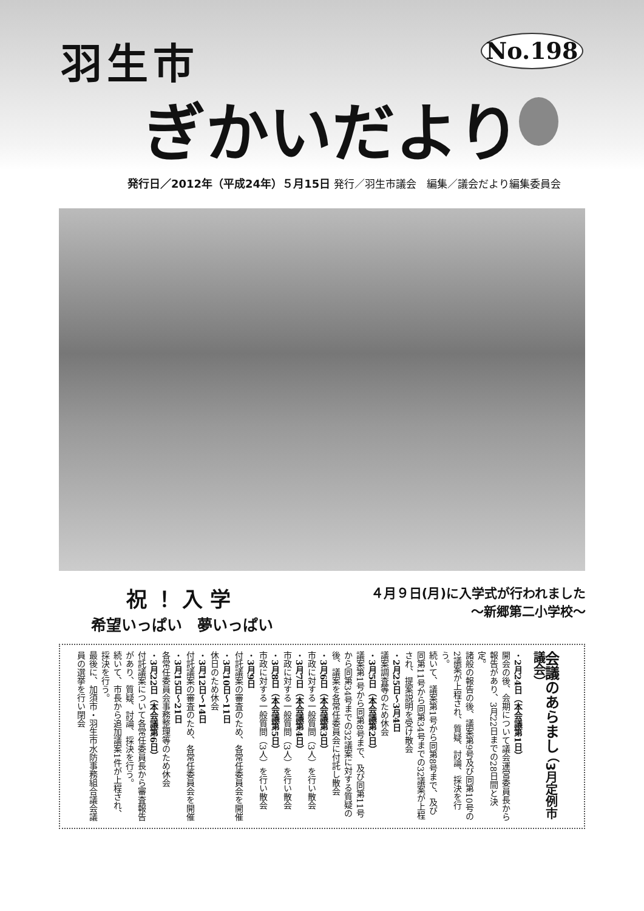羽生市
ぎかいだより
No.198
発行日／2012年（平成24年）５月15日 発行／羽生市議会　編集／議会だより編集委員会
祝！入学
希望いっぱい　夢いっぱい
４月９日(月)に入学式が行われました
～新郷第二小学校～
会議のあらまし （3月定例市議会）
・2月24日（本会議第1日）
開会の後、会期について議会運営委員長から報告があり、3月22日までの28日間と決定。
諸般の報告の後、議案第9号及び同第10号の2議案が上程され、質疑、討論、採決を行う。
続いて、議案第1号から同第8号まで、及び同第11号から同第34号までの32議案が上程され、提案説明を受け散会
・2月25日～3月4日
議案調査等のため休会
・3月5日（本会議第2日）
議案第1号から同第8号まで、及び同第11号から同第34号までの32議案に対する質疑の後、議案を各常任委員会に付託し散会
・3月6日（本会議第3日）
市政に対する一般質問（3人）を行い散会
・3月7日（本会議第4日）
市政に対する一般質問（3人）を行い散会
・3月8日（本会議第5日）
市政に対する一般質問（3人）を行い散会
・3月9日
付託議案の審査のため、各常任委員会を開催
・3月10日～11日
休日のため休会
・3月12日～14日
付託議案の審査のため、各常任委員会を開催
・3月15日～21日
各常任委員会事務整理等のため休会
・3月22日（本会議第6日）
付託議案について各常任委員長から審査報告があり、質疑、討論、採決を行う。
続いて、市長から追加議案1件が上程され、採決を行う。
最後に、加須市・羽生市水防事務組合議会議員の選挙を行い閉会